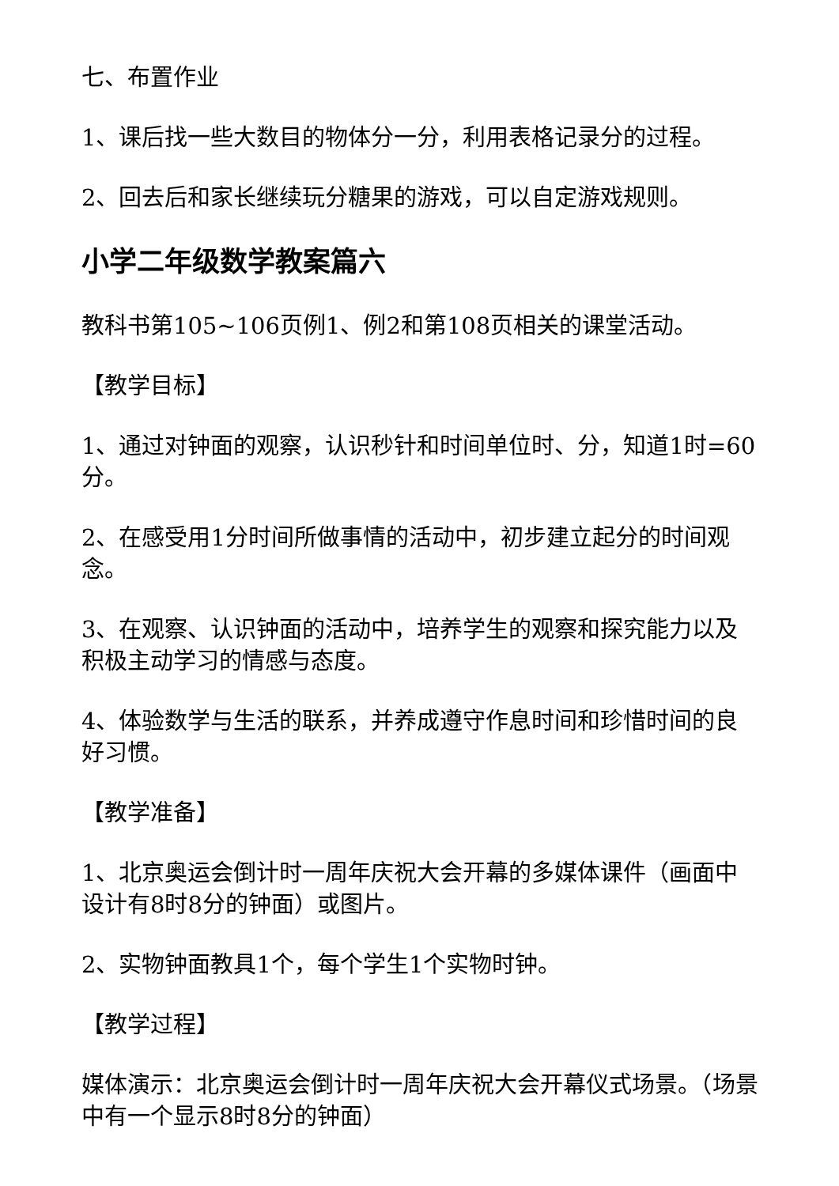七、布置作业
1、课后找一些大数目的物体分一分，利用表格记录分的过程。
2、回去后和家长继续玩分糖果的游戏，可以自定游戏规则。
小学二年级数学教案篇六
教科书第105~106页例1、例2和第108页相关的课堂活动。
【教学目标】
1、通过对钟面的观察，认识秒针和时间单位时、分，知道1时=60分。
2、在感受用1分时间所做事情的活动中，初步建立起分的时间观念。
3、在观察、认识钟面的活动中，培养学生的观察和探究能力以及积极主动学习的情感与态度。
4、体验数学与生活的联系，并养成遵守作息时间和珍惜时间的良好习惯。
【教学准备】
1、北京奥运会倒计时一周年庆祝大会开幕的多媒体课件（画面中设计有8时8分的钟面）或图片。
2、实物钟面教具1个，每个学生1个实物时钟。
【教学过程】
媒体演示：北京奥运会倒计时一周年庆祝大会开幕仪式场景。（场景中有一个显示8时8分的钟面）